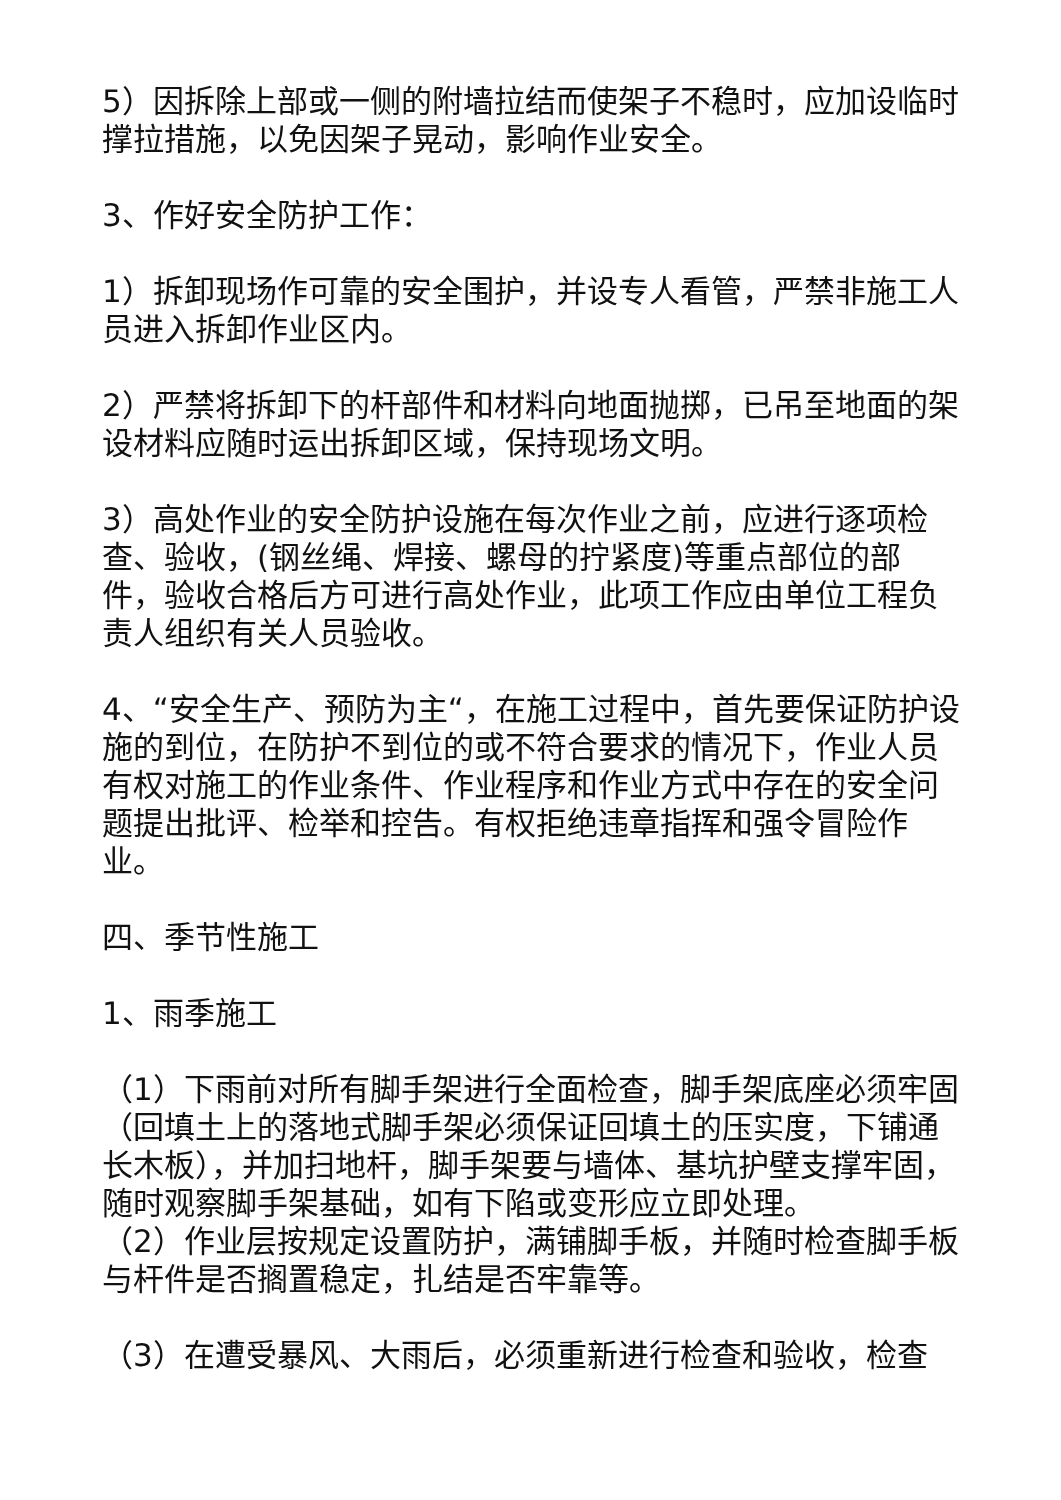5）因拆除上部或一侧的附墙拉结而使架子不稳时，应加设临时撑拉措施，以免因架子晃动，影响作业安全。
3、作好安全防护工作：
1）拆卸现场作可靠的安全围护，并设专人看管，严禁非施工人员进入拆卸作业区内。
2）严禁将拆卸下的杆部件和材料向地面抛掷，已吊至地面的架设材料应随时运出拆卸区域，保持现场文明。
3）高处作业的安全防护设施在每次作业之前，应进行逐项检查、验收，(钢丝绳、焊接、螺母的拧紧度)等重点部位的部件，验收合格后方可进行高处作业，此项工作应由单位工程负责人组织有关人员验收。
4、“安全生产、预防为主“，在施工过程中，首先要保证防护设施的到位，在防护不到位的或不符合要求的情况下，作业人员有权对施工的作业条件、作业程序和作业方式中存在的安全问题提出批评、检举和控告。有权拒绝违章指挥和强令冒险作业。
四、季节性施工
1、雨季施工
（1）下雨前对所有脚手架进行全面检查，脚手架底座必须牢固（回填土上的落地式脚手架必须保证回填土的压实度，下铺通长木板），并加扫地杆，脚手架要与墙体、基坑护壁支撑牢固，随时观察脚手架基础，如有下陷或变形应立即处理。
（2）作业层按规定设置防护，满铺脚手板，并随时检查脚手板与杆件是否搁置稳定，扎结是否牢靠等。
（3）在遭受暴风、大雨后，必须重新进行检查和验收，检查